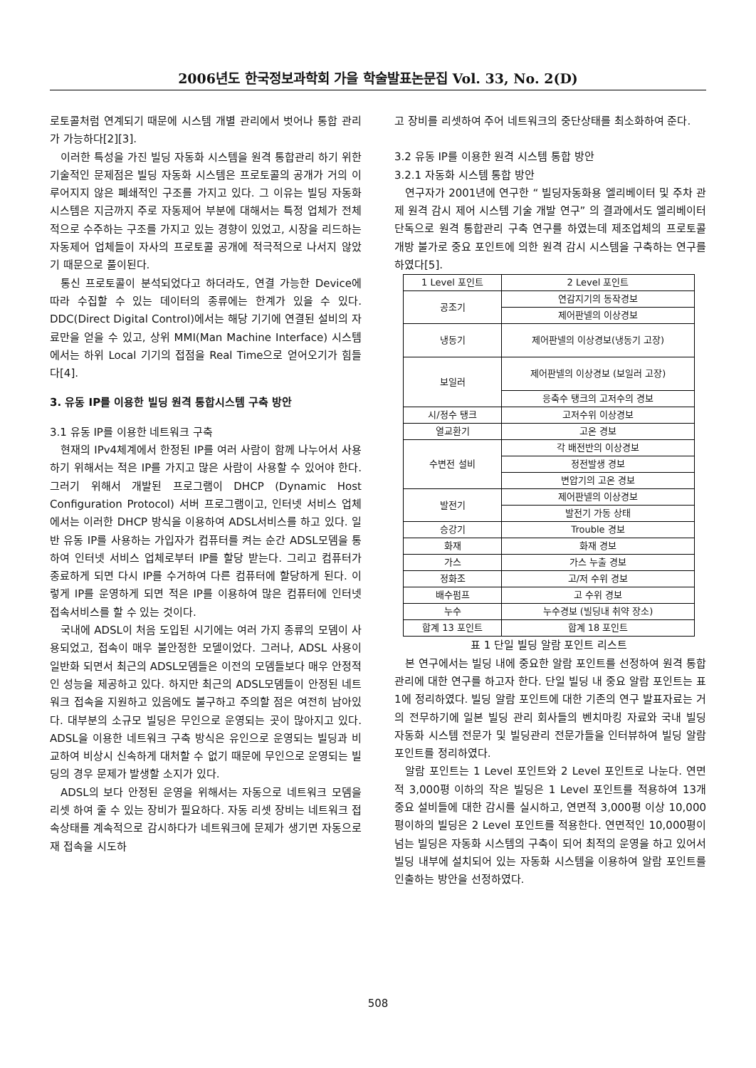2006년도 한국정보과학회 가을 학술발표논문집 Vol. 33, No. 2(D)
로토콜처럼 연계되기 때문에 시스템 개별 관리에서 벗어나 통합 관리가 가능하다[2][3].
이러한 특성을 가진 빌딩 자동화 시스템을 원격 통합관리 하기 위한 기술적인 문제점은 빌딩 자동화 시스템은 프로토콜의 공개가 거의 이루어지지 않은 폐쇄적인 구조를 가지고 있다. 그 이유는 빌딩 자동화 시스템은 지금까지 주로 자동제어 부분에 대해서는 특정 업체가 전체적으로 수주하는 구조를 가지고 있는 경향이 있었고, 시장을 리드하는 자동제어 업체들이 자사의 프로토콜 공개에 적극적으로 나서지 않았기 때문으로 풀이된다.
통신 프로토콜이 분석되었다고 하더라도, 연결 가능한 Device에 따라 수집할 수 있는 데이터의 종류에는 한계가 있을 수 있다. DDC(Direct Digital Control)에서는 해당 기기에 연결된 설비의 자료만을 얻을 수 있고, 상위 MMI(Man Machine Interface) 시스템에서는 하위 Local 기기의 접점을 Real Time으로 얻어오기가 힘들다[4].
3. 유동 IP를 이용한 빌딩 원격 통합시스템 구축 방안
3.1 유동 IP를 이용한 네트워크 구축
현재의 IPv4체계에서 한정된 IP를 여러 사람이 함께 나누어서 사용하기 위해서는 적은 IP를 가지고 많은 사람이 사용할 수 있어야 한다. 그러기 위해서 개발된 프로그램이 DHCP (Dynamic Host Configuration Protocol) 서버 프로그램이고, 인터넷 서비스 업체에서는 이러한 DHCP 방식을 이용하여 ADSL서비스를 하고 있다. 일반 유동 IP를 사용하는 가입자가 컴퓨터를 켜는 순간 ADSL모뎀을 통하여 인터넷 서비스 업체로부터 IP를 할당 받는다. 그리고 컴퓨터가 종료하게 되면 다시 IP를 수거하여 다른 컴퓨터에 할당하게 된다. 이렇게 IP를 운영하게 되면 적은 IP를 이용하여 많은 컴퓨터에 인터넷 접속서비스를 할 수 있는 것이다.
국내에 ADSL이 처음 도입된 시기에는 여러 가지 종류의 모뎀이 사용되었고, 접속이 매우 불안정한 모델이었다. 그러나, ADSL 사용이 일반화 되면서 최근의 ADSL모뎀들은 이전의 모뎀들보다 매우 안정적인 성능을 제공하고 있다. 하지만 최근의 ADSL모뎀들이 안정된 네트워크 접속을 지원하고 있음에도 불구하고 주의할 점은 여전히 남아있다. 대부분의 소규모 빌딩은 무인으로 운영되는 곳이 많아지고 있다. ADSL을 이용한 네트워크 구축 방식은 유인으로 운영되는 빌딩과 비교하여 비상시 신속하게 대처할 수 없기 때문에 무인으로 운영되는 빌딩의 경우 문제가 발생할 소지가 있다.
ADSL의 보다 안정된 운영을 위해서는 자동으로 네트워크 모뎀을 리셋 하여 줄 수 있는 장비가 필요하다. 자동 리셋 장비는 네트워크 접속상태를 계속적으로 감시하다가 네트워크에 문제가 생기면 자동으로 재 접속을 시도하
고 장비를 리셋하여 주어 네트워크의 중단상태를 최소화하여 준다.
3.2 유동 IP를 이용한 원격 시스템 통합 방안
3.2.1 자동화 시스템 통합 방안
연구자가 2001년에 연구한 “ 빌딩자동화용 엘리베이터 및 주차 관제 원격 감시 제어 시스템 기술 개발 연구” 의 결과에서도 엘리베이터 단독으로 원격 통합관리 구축 연구를 하였는데 제조업체의 프로토콜 개방 불가로 중요 포인트에 의한 원격 감시 시스템을 구축하는 연구를 하였다[5].
| 1 Level 포인트 | 2 Level 포인트 |
| 공조기 | 연감지기의 동작경보 |
| | 제어판넬의 이상경보 |
| 냉동기 | 제어판넬의 이상경보(냉동기 고장) |
| 보일러 | 제어판넬의 이상경보 (보일러 고장) |
| | 응축수 탱크의 고저수의 경보 |
| 시/정수 탱크 | 고저수위 이상경보 |
| 열교환기 | 고온 경보 |
| 수변전 설비 | 각 배전반의 이상경보 |
| | 정전발생 경보 |
| | 변압기의 고온 경보 |
| 발전기 | 제어판넬의 이상경보 |
| | 발전기 가동 상태 |
| 승강기 | Trouble 경보 |
| 화재 | 화재 경보 |
| 가스 | 가스 누출 경보 |
| 정화조 | 고/저 수위 경보 |
| 배수펌프 | 고 수위 경보 |
| 누수 | 누수경보 (빌딩내 취약 장소) |
| 합계 13 포인트 | 합계 18 포인트 |
표 1 단일 빌딩 알람 포인트 리스트
본 연구에서는 빌딩 내에 중요한 알람 포인트를 선정하여 원격 통합관리에 대한 연구를 하고자 한다. 단일 빌딩 내 중요 알람 포인트는 표 1에 정리하였다. 빌딩 알람 포인트에 대한 기존의 연구 발표자료는 거의 전무하기에 일본 빌딩 관리 회사들의 벤치마킹 자료와 국내 빌딩 자동화 시스템 전문가 및 빌딩관리 전문가들을 인터뷰하여 빌딩 알람 포인트를 정리하였다.
알람 포인트는 1 Level 포인트와 2 Level 포인트로 나눈다. 연면적 3,000평 이하의 작은 빌딩은 1 Level 포인트를 적용하여 13개 중요 설비들에 대한 감시를 실시하고, 연면적 3,000평 이상 10,000평이하의 빌딩은 2 Level 포인트를 적용한다. 연면적인 10,000평이 넘는 빌딩은 자동화 시스템의 구축이 되어 최적의 운영을 하고 있어서 빌딩 내부에 설치되어 있는 자동화 시스템을 이용하여 알람 포인트를 인출하는 방안을 선정하였다.
508